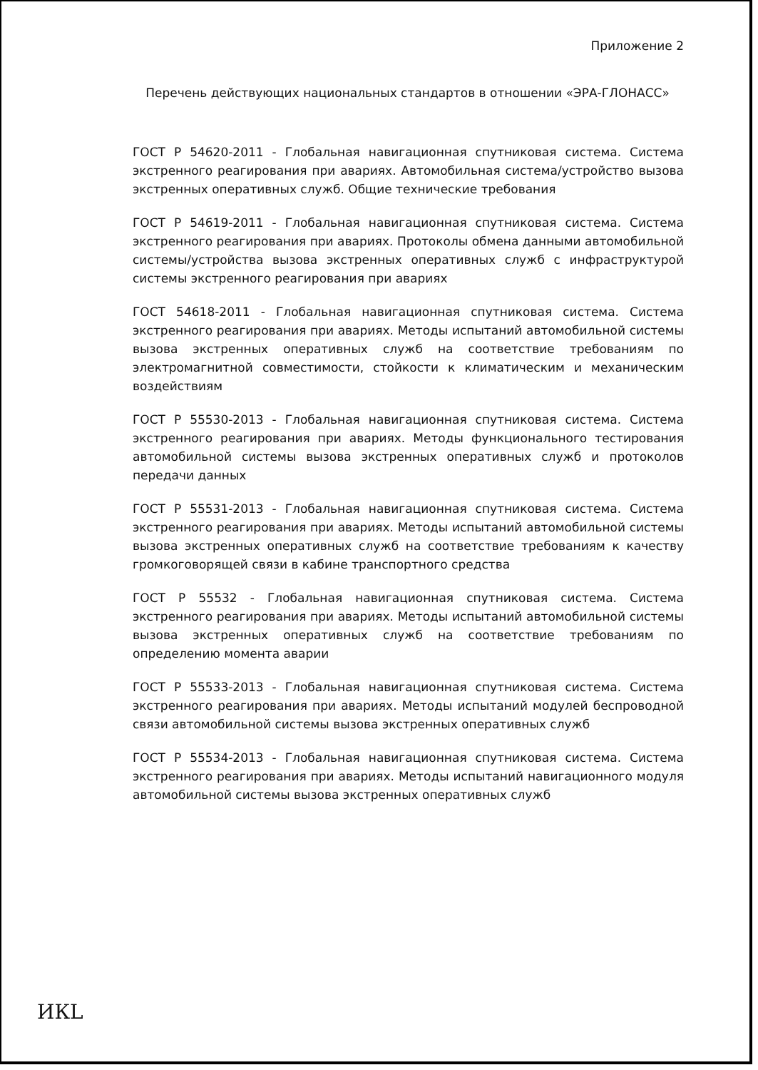Приложение 2
Перечень действующих национальных стандартов в отношении «ЭРА-ГЛОНАСС»
ГОСТ Р 54620-2011 - Глобальная навигационная спутниковая система. Система экстренного реагирования при авариях. Автомобильная система/устройство вызова экстренных оперативных служб. Общие технические требования
ГОСТ Р 54619-2011 - Глобальная навигационная спутниковая система. Система экстренного реагирования при авариях. Протоколы обмена данными автомобильной системы/устройства вызова экстренных оперативных служб с инфраструктурой системы экстренного реагирования при авариях
ГОСТ 54618-2011 - Глобальная навигационная спутниковая система. Система экстренного реагирования при авариях. Методы испытаний автомобильной системы вызова экстренных оперативных служб на соответствие требованиям по электромагнитной совместимости, стойкости к климатическим и механическим воздействиям
ГОСТ Р 55530-2013 - Глобальная навигационная спутниковая система. Система экстренного реагирования при авариях. Методы функционального тестирования автомобильной системы вызова экстренных оперативных служб и протоколов передачи данных
ГОСТ Р 55531-2013 - Глобальная навигационная спутниковая система. Система экстренного реагирования при авариях. Методы испытаний автомобильной системы вызова экстренных оперативных служб на соответствие требованиям к качеству громкоговорящей связи в кабине транспортного средства
ГОСТ Р 55532 - Глобальная навигационная спутниковая система. Система экстренного реагирования при авариях. Методы испытаний автомобильной системы вызова экстренных оперативных служб на соответствие требованиям по определению момента аварии
ГОСТ Р 55533-2013 - Глобальная навигационная спутниковая система. Система экстренного реагирования при авариях. Методы испытаний модулей беспроводной связи автомобильной системы вызова экстренных оперативных служб
ГОСТ Р 55534-2013 - Глобальная навигационная спутниковая система. Система экстренного реагирования при авариях. Методы испытаний навигационного модуля автомобильной системы вызова экстренных оперативных служб
ИКL